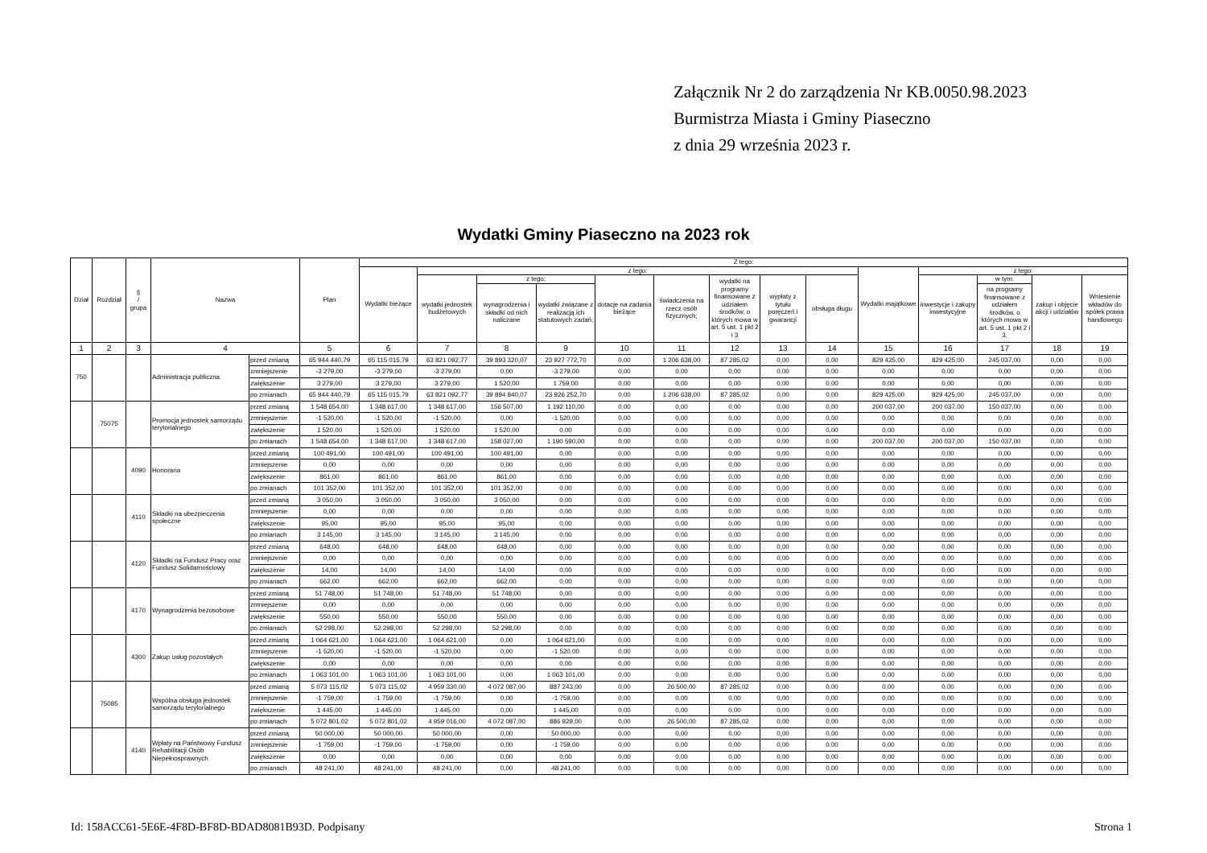Załącznik Nr 2 do zarządzenia Nr KB.0050.98.2023
Burmistrza Miasta i Gminy Piaseczno
z dnia 29 września 2023 r.
Wydatki Gminy Piaseczno na 2023 rok
| Dział | Rozdział | § / grupa | Nazwa | | Plan | Z tego: | | | | | | | | | | | | | |
| --- | --- | --- | --- | --- | --- | --- | --- | --- | --- | --- | --- | --- | --- | --- | --- | --- | --- | --- | --- |
| | | | | | | Wydatki bieżące | z tego: | | | | | | | | Wydatki majątkowe | z tego: | | | |
| | | | | | | | wydatki jednostek budżetowych | z tego: | | dotacje na zadania bieżące | świadczenia na rzecz osób fizycznych; | wydatki na programy finansowane z udziałem środków, o których mowa w art. 5 ust. 1 pkt 2 i 3 | wypłaty z tytułu poręczeń i gwarancji | obsługa długu | | inwestycje i zakupy inwestycyjne | w tym: | zakup i objęcie akcji i udziałów | Wniesienie wkładów do spółek prawa handlowego |
| | | | | | | | | wynagrodzenia i składki od nich naliczane | wydatki związane z realizacją ich statutowych zadań; | | | | | | | | na programy finansowane z udziałem środków, o których mowa w art. 5 ust. 1 pkt 2 i 3, | | |
| 1 | 2 | 3 | 4 | | 5 | 6 | 7 | 8 | 9 | 10 | 11 | 12 | 13 | 14 | 15 | 16 | 17 | 18 | 19 |
| 750 | | | Administracja publiczna | przed zmianą | 65 944 440,79 | 65 115 015,79 | 63 821 092,77 | 39 893 320,07 | 23 927 772,70 | 0,00 | 1 206 638,00 | 87 285,02 | 0,00 | 0,00 | 829 425,00 | 829 425,00 | 245 037,00 | 0,00 | 0,00 |
| | | | | zmniejszenie | -3 279,00 | -3 279,00 | -3 279,00 | 0,00 | -3 279,00 | 0,00 | 0,00 | 0,00 | 0,00 | 0,00 | 0,00 | 0,00 | 0,00 | 0,00 | 0,00 |
| | | | | zwiększenie | 3 279,00 | 3 279,00 | 3 279,00 | 1 520,00 | 1 759,00 | 0,00 | 0,00 | 0,00 | 0,00 | 0,00 | 0,00 | 0,00 | 0,00 | 0,00 | 0,00 |
| | | | | po zmianach | 65 944 440,79 | 65 115 015,79 | 63 821 092,77 | 39 894 840,07 | 23 926 252,70 | 0,00 | 1 206 638,00 | 87 285,02 | 0,00 | 0,00 | 829 425,00 | 829 425,00 | 245 037,00 | 0,00 | 0,00 |
| | 75075 | | Promocja jednostek samorządu terytorialnego | przed zmianą | 1 548 654,00 | 1 348 617,00 | 1 348 617,00 | 156 507,00 | 1 192 110,00 | 0,00 | 0,00 | 0,00 | 0,00 | 0,00 | 200 037,00 | 200 037,00 | 150 037,00 | 0,00 | 0,00 |
| | | | | zmniejszenie | -1 520,00 | -1 520,00 | -1 520,00 | 0,00 | -1 520,00 | 0,00 | 0,00 | 0,00 | 0,00 | 0,00 | 0,00 | 0,00 | 0,00 | 0,00 | 0,00 |
| | | | | zwiększenie | 1 520,00 | 1 520,00 | 1 520,00 | 1 520,00 | 0,00 | 0,00 | 0,00 | 0,00 | 0,00 | 0,00 | 0,00 | 0,00 | 0,00 | 0,00 | 0,00 |
| | | | | po zmianach | 1 548 654,00 | 1 348 617,00 | 1 348 617,00 | 158 027,00 | 1 190 590,00 | 0,00 | 0,00 | 0,00 | 0,00 | 0,00 | 200 037,00 | 200 037,00 | 150 037,00 | 0,00 | 0,00 |
| | | 4090 | Honoraria | przed zmianą | 100 491,00 | 100 491,00 | 100 491,00 | 100 491,00 | 0,00 | 0,00 | 0,00 | 0,00 | 0,00 | 0,00 | 0,00 | 0,00 | 0,00 | 0,00 | 0,00 |
| | | | | zmniejszenie | 0,00 | 0,00 | 0,00 | 0,00 | 0,00 | 0,00 | 0,00 | 0,00 | 0,00 | 0,00 | 0,00 | 0,00 | 0,00 | 0,00 | 0,00 |
| | | | | zwiększenie | 861,00 | 861,00 | 861,00 | 861,00 | 0,00 | 0,00 | 0,00 | 0,00 | 0,00 | 0,00 | 0,00 | 0,00 | 0,00 | 0,00 | 0,00 |
| | | | | po zmianach | 101 352,00 | 101 352,00 | 101 352,00 | 101 352,00 | 0,00 | 0,00 | 0,00 | 0,00 | 0,00 | 0,00 | 0,00 | 0,00 | 0,00 | 0,00 | 0,00 |
| | | 4110 | Składki na ubezpieczenia społeczne | przed zmianą | 3 050,00 | 3 050,00 | 3 050,00 | 3 050,00 | 0,00 | 0,00 | 0,00 | 0,00 | 0,00 | 0,00 | 0,00 | 0,00 | 0,00 | 0,00 | 0,00 |
| | | | | zmniejszenie | 0,00 | 0,00 | 0,00 | 0,00 | 0,00 | 0,00 | 0,00 | 0,00 | 0,00 | 0,00 | 0,00 | 0,00 | 0,00 | 0,00 | 0,00 |
| | | | | zwiększenie | 95,00 | 95,00 | 95,00 | 95,00 | 0,00 | 0,00 | 0,00 | 0,00 | 0,00 | 0,00 | 0,00 | 0,00 | 0,00 | 0,00 | 0,00 |
| | | | | po zmianach | 3 145,00 | 3 145,00 | 3 145,00 | 3 145,00 | 0,00 | 0,00 | 0,00 | 0,00 | 0,00 | 0,00 | 0,00 | 0,00 | 0,00 | 0,00 | 0,00 |
| | | 4120 | Składki na Fundusz Pracy oraz Fundusz Solidarnościowy | przed zmianą | 648,00 | 648,00 | 648,00 | 648,00 | 0,00 | 0,00 | 0,00 | 0,00 | 0,00 | 0,00 | 0,00 | 0,00 | 0,00 | 0,00 | 0,00 |
| | | | | zmniejszenie | 0,00 | 0,00 | 0,00 | 0,00 | 0,00 | 0,00 | 0,00 | 0,00 | 0,00 | 0,00 | 0,00 | 0,00 | 0,00 | 0,00 | 0,00 |
| | | | | zwiększenie | 14,00 | 14,00 | 14,00 | 14,00 | 0,00 | 0,00 | 0,00 | 0,00 | 0,00 | 0,00 | 0,00 | 0,00 | 0,00 | 0,00 | 0,00 |
| | | | | po zmianach | 662,00 | 662,00 | 662,00 | 662,00 | 0,00 | 0,00 | 0,00 | 0,00 | 0,00 | 0,00 | 0,00 | 0,00 | 0,00 | 0,00 | 0,00 |
| | | 4170 | Wynagrodzenia bezosobowe | przed zmianą | 51 748,00 | 51 748,00 | 51 748,00 | 51 748,00 | 0,00 | 0,00 | 0,00 | 0,00 | 0,00 | 0,00 | 0,00 | 0,00 | 0,00 | 0,00 | 0,00 |
| | | | | zmniejszenie | 0,00 | 0,00 | 0,00 | 0,00 | 0,00 | 0,00 | 0,00 | 0,00 | 0,00 | 0,00 | 0,00 | 0,00 | 0,00 | 0,00 | 0,00 |
| | | | | zwiększenie | 550,00 | 550,00 | 550,00 | 550,00 | 0,00 | 0,00 | 0,00 | 0,00 | 0,00 | 0,00 | 0,00 | 0,00 | 0,00 | 0,00 | 0,00 |
| | | | | po zmianach | 52 298,00 | 52 298,00 | 52 298,00 | 52 298,00 | 0,00 | 0,00 | 0,00 | 0,00 | 0,00 | 0,00 | 0,00 | 0,00 | 0,00 | 0,00 | 0,00 |
| | | 4300 | Zakup usług pozostałych | przed zmianą | 1 064 621,00 | 1 064 621,00 | 1 064 621,00 | 0,00 | 1 064 621,00 | 0,00 | 0,00 | 0,00 | 0,00 | 0,00 | 0,00 | 0,00 | 0,00 | 0,00 | 0,00 |
| | | | | zmniejszenie | -1 520,00 | -1 520,00 | -1 520,00 | 0,00 | -1 520,00 | 0,00 | 0,00 | 0,00 | 0,00 | 0,00 | 0,00 | 0,00 | 0,00 | 0,00 | 0,00 |
| | | | | zwiększenie | 0,00 | 0,00 | 0,00 | 0,00 | 0,00 | 0,00 | 0,00 | 0,00 | 0,00 | 0,00 | 0,00 | 0,00 | 0,00 | 0,00 | 0,00 |
| | | | | po zmianach | 1 063 101,00 | 1 063 101,00 | 1 063 101,00 | 0,00 | 1 063 101,00 | 0,00 | 0,00 | 0,00 | 0,00 | 0,00 | 0,00 | 0,00 | 0,00 | 0,00 | 0,00 |
| | 75085 | | Wspólna obsługa jednostek samorządu terytorialnego | przed zmianą | 5 073 115,02 | 5 073 115,02 | 4 959 330,00 | 4 072 087,00 | 887 243,00 | 0,00 | 26 500,00 | 87 285,02 | 0,00 | 0,00 | 0,00 | 0,00 | 0,00 | 0,00 | 0,00 |
| | | | | zmniejszenie | -1 759,00 | -1 759,00 | -1 759,00 | 0,00 | -1 759,00 | 0,00 | 0,00 | 0,00 | 0,00 | 0,00 | 0,00 | 0,00 | 0,00 | 0,00 | 0,00 |
| | | | | zwiększenie | 1 445,00 | 1 445,00 | 1 445,00 | 0,00 | 1 445,00 | 0,00 | 0,00 | 0,00 | 0,00 | 0,00 | 0,00 | 0,00 | 0,00 | 0,00 | 0,00 |
| | | | | po zmianach | 5 072 801,02 | 5 072 801,02 | 4 959 016,00 | 4 072 087,00 | 886 929,00 | 0,00 | 26 500,00 | 87 285,02 | 0,00 | 0,00 | 0,00 | 0,00 | 0,00 | 0,00 | 0,00 |
| | | 4140 | Wpłaty na Państwowy Fundusz Rehabilitacji Osób Niepełnosprawnych | przed zmianą | 50 000,00 | 50 000,00 | 50 000,00 | 0,00 | 50 000,00 | 0,00 | 0,00 | 0,00 | 0,00 | 0,00 | 0,00 | 0,00 | 0,00 | 0,00 | 0,00 |
| | | | | zmniejszenie | -1 759,00 | -1 759,00 | -1 759,00 | 0,00 | -1 759,00 | 0,00 | 0,00 | 0,00 | 0,00 | 0,00 | 0,00 | 0,00 | 0,00 | 0,00 | 0,00 |
| | | | | zwiększenie | 0,00 | 0,00 | 0,00 | 0,00 | 0,00 | 0,00 | 0,00 | 0,00 | 0,00 | 0,00 | 0,00 | 0,00 | 0,00 | 0,00 | 0,00 |
| | | | | po zmianach | 48 241,00 | 48 241,00 | 48 241,00 | 0,00 | 48 241,00 | 0,00 | 0,00 | 0,00 | 0,00 | 0,00 | 0,00 | 0,00 | 0,00 | 0,00 | 0,00 |
Id: 158ACC61-5E6E-4F8D-BF8D-BDAD8081B93D. Podpisany Strona 1